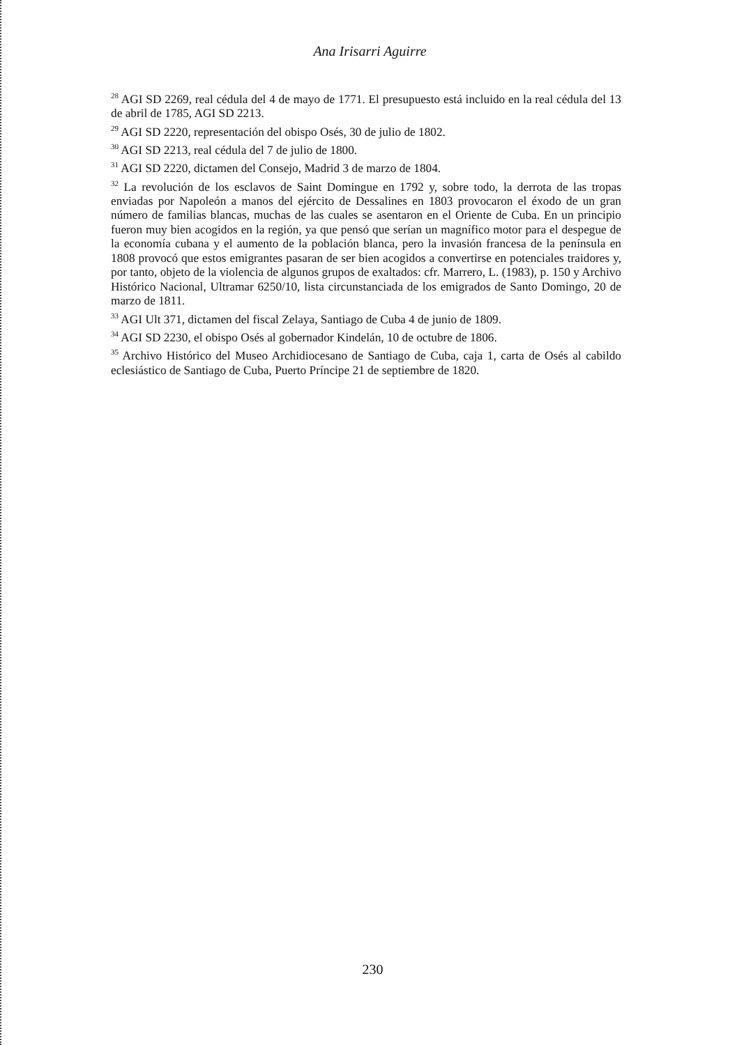Ana Irisarri Aguirre
<sup>28</sup> AGI SD 2269, real cédula del 4 de mayo de 1771. El presupuesto está incluido en la real cédula del 13 de abril de 1785, AGI SD 2213.
<sup>29</sup> AGI SD 2220, representación del obispo Osés, 30 de julio de 1802.
<sup>30</sup> AGI SD 2213, real cédula del 7 de julio de 1800.
<sup>31</sup> AGI SD 2220, dictamen del Consejo, Madrid 3 de marzo de 1804.
<sup>32</sup> La revolución de los esclavos de Saint Domingue en 1792 y, sobre todo, la derrota de las tropas enviadas por Napoleón a manos del ejército de Dessalines en 1803 provocaron el éxodo de un gran número de familias blancas, muchas de las cuales se asentaron en el Oriente de Cuba. En un principio fueron muy bien acogidos en la región, ya que pensó que serían un magnífico motor para el despegue de la economía cubana y el aumento de la población blanca, pero la invasión francesa de la península en 1808 provocó que estos emigrantes pasaran de ser bien acogidos a convertirse en potenciales traidores y, por tanto, objeto de la violencia de algunos grupos de exaltados: cfr. Marrero, L. (1983), p. 150 y Archivo Histórico Nacional, Ultramar 6250/10, lista circunstanciada de los emigrados de Santo Domingo, 20 de marzo de 1811.
<sup>33</sup> AGI Ult 371, dictamen del fiscal Zelaya, Santiago de Cuba 4 de junio de 1809.
<sup>34</sup> AGI SD 2230, el obispo Osés al gobernador Kindelán, 10 de octubre de 1806.
<sup>35</sup> Archivo Histórico del Museo Archidiocesano de Santiago de Cuba, caja 1, carta de Osés al cabildo eclesiástico de Santiago de Cuba, Puerto Príncipe 21 de septiembre de 1820.
230